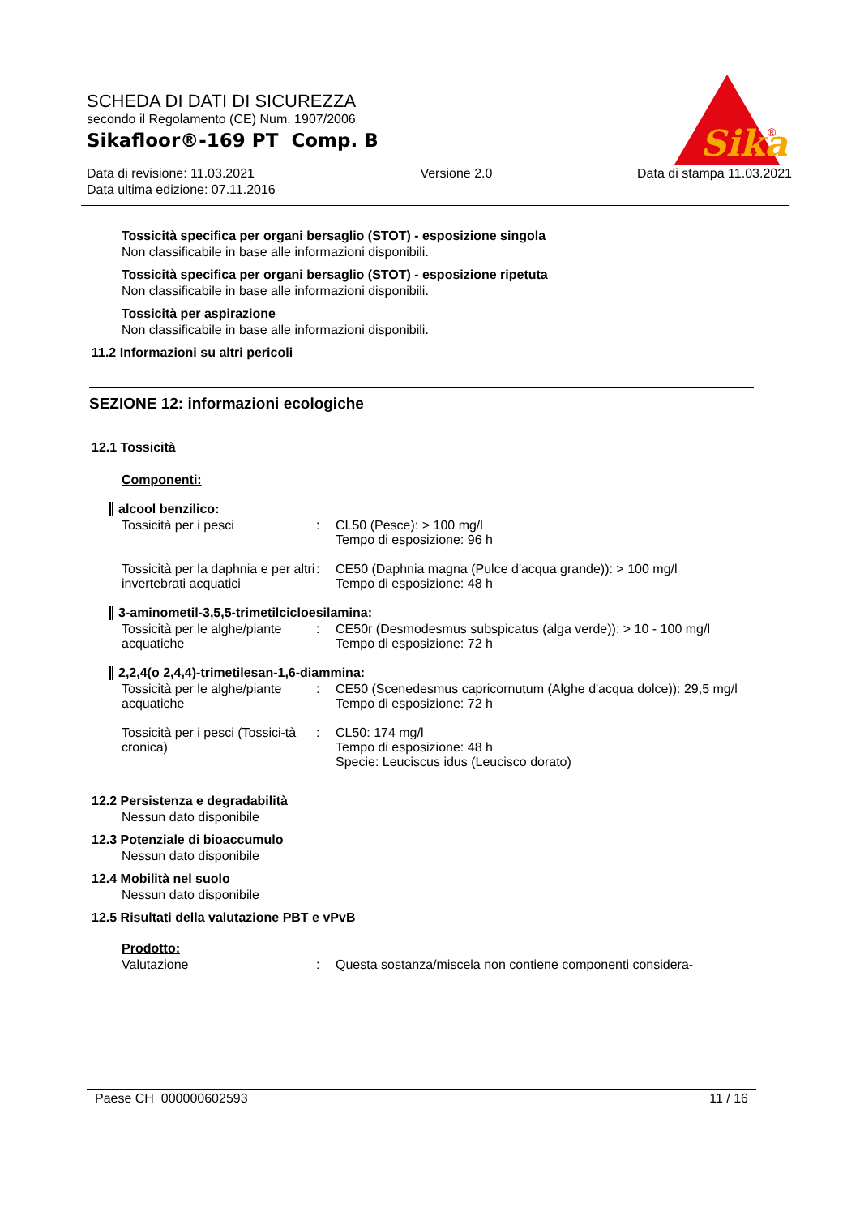SCHEDA DI DATI DI SICUREZZA
secondo il Regolamento (CE) Num. 1907/2006
Sikafloor®-169 PT Comp. B
Data di revisione: 11.03.2021
Data ultima edizione: 07.11.2016
Versione 2.0 Data di stampa 11.03.2021
Sika
®
Tossicità specifica per organi bersaglio (STOT) - esposizione singola
Non classificabile in base alle informazioni disponibili.
Tossicità specifica per organi bersaglio (STOT) - esposizione ripetuta
Non classificabile in base alle informazioni disponibili.
Tossicità per aspirazione
Non classificabile in base alle informazioni disponibili.
11.2 Informazioni su altri pericoli
SEZIONE 12: informazioni ecologiche
12.1 Tossicità
Componenti:
alcool benzilico:
Tossicità per i pesci : CL50 (Pesce): > 100 mg/l
Tempo di esposizione: 96 h
Tossicità per la daphnia e per altri invertebrati acquatici
: CE50 (Daphnia magna (Pulce d'acqua grande)): > 100 mg/l
Tempo di esposizione: 48 h
3-aminometil-3,5,5-trimetilcicloesilamina:
Tossicità per le alghe/piante acquatiche
: CE50r (Desmodesmus subspicatus (alga verde)): > 10 - 100 mg/l
Tempo di esposizione: 72 h
2,2,4(o 2,4,4)-trimetilesan-1,6-diammina:
Tossicità per le alghe/piante acquatiche
: CE50 (Scenedesmus capricornutum (Alghe d'acqua dolce)): 29,5 mg/l
Tempo di esposizione: 72 h
Tossicità per i pesci (Tossici-tà cronica)
: CL50: 174 mg/l
Tempo di esposizione: 48 h
Specie: Leuciscus idus (Leucisco dorato)
12.2 Persistenza e degradabilità
Nessun dato disponibile
12.3 Potenziale di bioaccumulo
Nessun dato disponibile
12.4 Mobilità nel suolo
Nessun dato disponibile
12.5 Risultati della valutazione PBT e vPvB
Prodotto:
Valutazione : Questa sostanza/miscela non contiene componenti considera-
Paese CH 000000602593 11 / 16